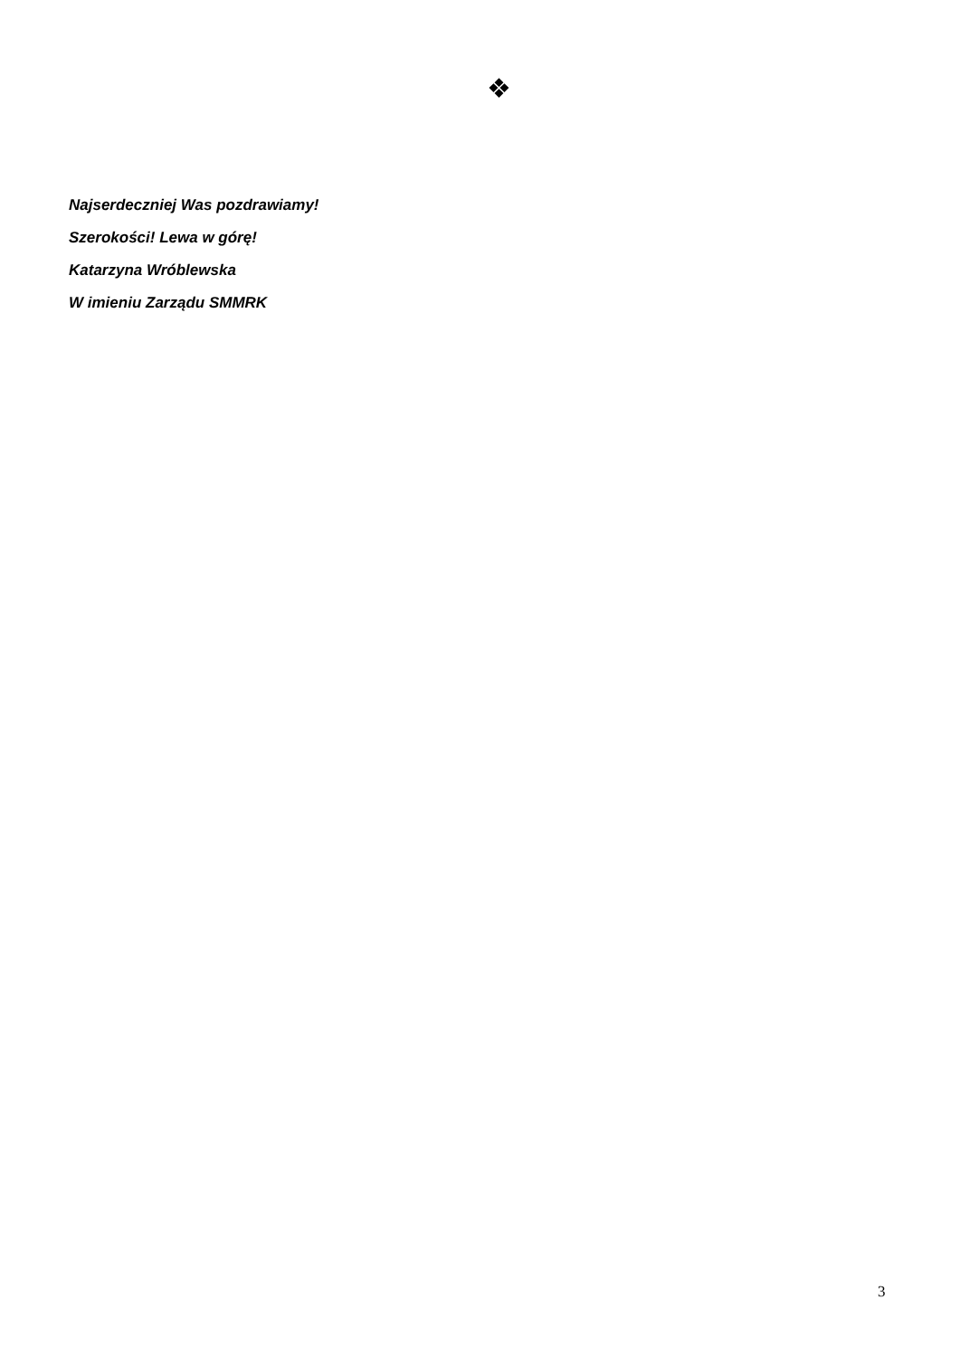❖
Najserdeczniej Was pozdrawiamy!
Szerokości! Lewa w górę!
Katarzyna Wróblewska
W imieniu Zarządu SMMRK
3